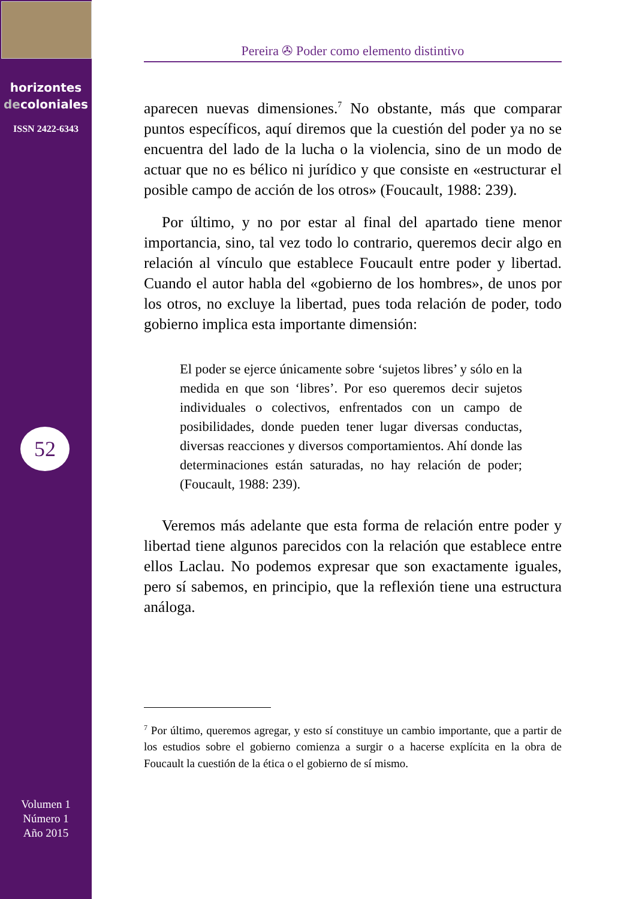horizontes
decoloniales
ISSN 2422-6343
52
Volumen 1
Número 1
Año 2015
Pereira ✇ Poder como elemento distintivo
aparecen nuevas dimensiones.<sup>7</sup> No obstante, más que comparar puntos específicos, aquí diremos que la cuestión del poder ya no se encuentra del lado de la lucha o la violencia, sino de un modo de actuar que no es bélico ni jurídico y que consiste en «estructurar el posible campo de acción de los otros» (Foucault, 1988: 239).
Por último, y no por estar al final del apartado tiene menor importancia, sino, tal vez todo lo contrario, queremos decir algo en relación al vínculo que establece Foucault entre poder y libertad. Cuando el autor habla del «gobierno de los hombres», de unos por los otros, no excluye la libertad, pues toda relación de poder, todo gobierno implica esta importante dimensión:
El poder se ejerce únicamente sobre ‘sujetos libres’ y sólo en la medida en que son ‘libres’. Por eso queremos decir sujetos individuales o colectivos, enfrentados con un campo de posibilidades, donde pueden tener lugar diversas conductas, diversas reacciones y diversos comportamientos. Ahí donde las determinaciones están saturadas, no hay relación de poder; (Foucault, 1988: 239).
Veremos más adelante que esta forma de relación entre poder y libertad tiene algunos parecidos con la relación que establece entre ellos Laclau. No podemos expresar que son exactamente iguales, pero sí sabemos, en principio, que la reflexión tiene una estructura análoga.
<sup>7</sup> Por último, queremos agregar, y esto sí constituye un cambio importante, que a partir de los estudios sobre el gobierno comienza a surgir o a hacerse explícita en la obra de Foucault la cuestión de la ética o el gobierno de sí mismo.